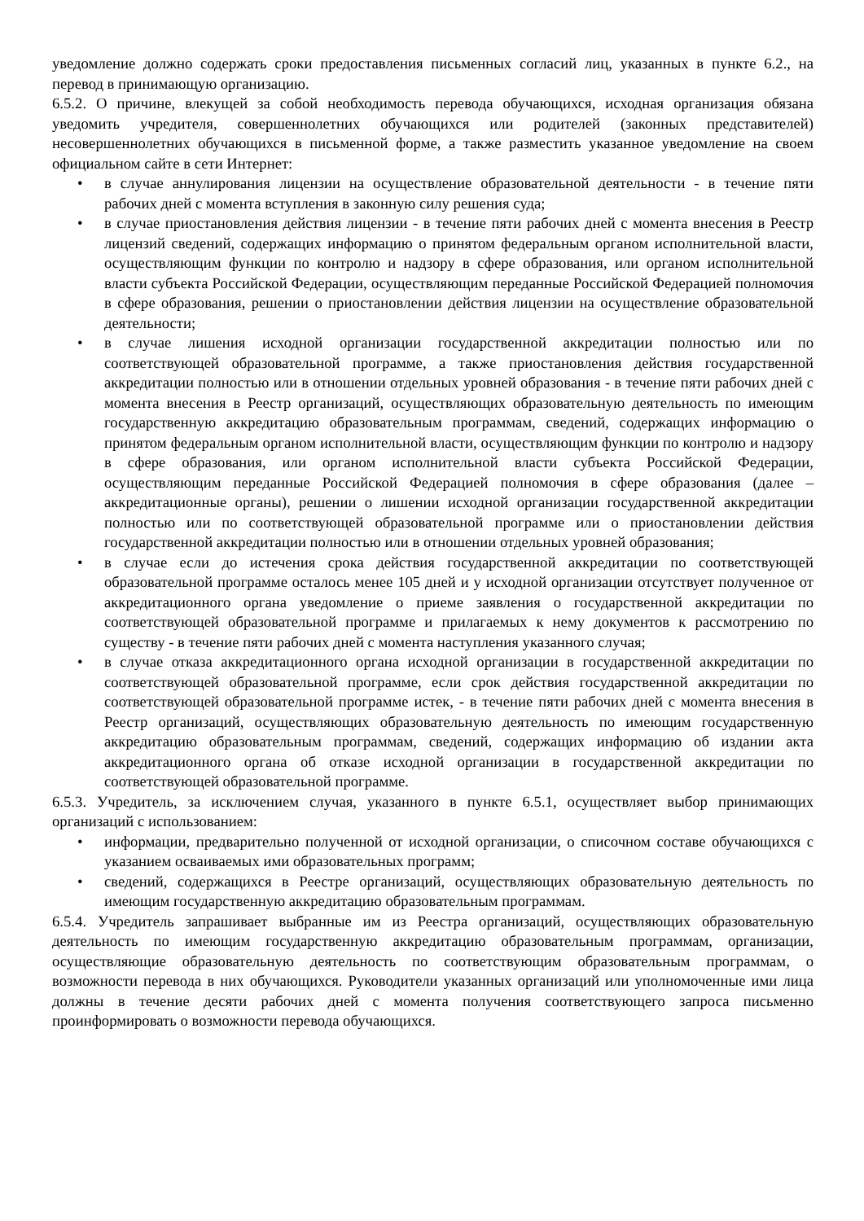уведомление должно содержать сроки предоставления письменных согласий лиц, указанных в пункте 6.2., на перевод в принимающую организацию.
6.5.2. О причине, влекущей за собой необходимость перевода обучающихся, исходная организация обязана уведомить учредителя, совершеннолетних обучающихся или родителей (законных представителей) несовершеннолетних обучающихся в письменной форме, а также разместить указанное уведомление на своем официальном сайте в сети Интернет:
• в случае аннулирования лицензии на осуществление образовательной деятельности - в течение пяти рабочих дней с момента вступления в законную силу решения суда;
• в случае приостановления действия лицензии - в течение пяти рабочих дней с момента внесения в Реестр лицензий сведений, содержащих информацию о принятом федеральным органом исполнительной власти, осуществляющим функции по контролю и надзору в сфере образования, или органом исполнительной власти субъекта Российской Федерации, осуществляющим переданные Российской Федерацией полномочия в сфере образования, решении о приостановлении действия лицензии на осуществление образовательной деятельности;
• в случае лишения исходной организации государственной аккредитации полностью или по соответствующей образовательной программе, а также приостановления действия государственной аккредитации полностью или в отношении отдельных уровней образования - в течение пяти рабочих дней с момента внесения в Реестр организаций, осуществляющих образовательную деятельность по имеющим государственную аккредитацию образовательным программам, сведений, содержащих информацию о принятом федеральным органом исполнительной власти, осуществляющим функции по контролю и надзору в сфере образования, или органом исполнительной власти субъекта Российской Федерации, осуществляющим переданные Российской Федерацией полномочия в сфере образования (далее – аккредитационные органы), решении о лишении исходной организации государственной аккредитации полностью или по соответствующей образовательной программе или о приостановлении действия государственной аккредитации полностью или в отношении отдельных уровней образования;
• в случае если до истечения срока действия государственной аккредитации по соответствующей образовательной программе осталось менее 105 дней и у исходной организации отсутствует полученное от аккредитационного органа уведомление о приеме заявления о государственной аккредитации по соответствующей образовательной программе и прилагаемых к нему документов к рассмотрению по существу - в течение пяти рабочих дней с момента наступления указанного случая;
• в случае отказа аккредитационного органа исходной организации в государственной аккредитации по соответствующей образовательной программе, если срок действия государственной аккредитации по соответствующей образовательной программе истек, - в течение пяти рабочих дней с момента внесения в Реестр организаций, осуществляющих образовательную деятельность по имеющим государственную аккредитацию образовательным программам, сведений, содержащих информацию об издании акта аккредитационного органа об отказе исходной организации в государственной аккредитации по соответствующей образовательной программе.
6.5.3. Учредитель, за исключением случая, указанного в пункте 6.5.1, осуществляет выбор принимающих организаций с использованием:
• информации, предварительно полученной от исходной организации, о списочном составе обучающихся с указанием осваиваемых ими образовательных программ;
• сведений, содержащихся в Реестре организаций, осуществляющих образовательную деятельность по имеющим государственную аккредитацию образовательным программам.
6.5.4. Учредитель запрашивает выбранные им из Реестра организаций, осуществляющих образовательную деятельность по имеющим государственную аккредитацию образовательным программам, организации, осуществляющие образовательную деятельность по соответствующим образовательным программам, о возможности перевода в них обучающихся. Руководители указанных организаций или уполномоченные ими лица должны в течение десяти рабочих дней с момента получения соответствующего запроса письменно проинформировать о возможности перевода обучающихся.